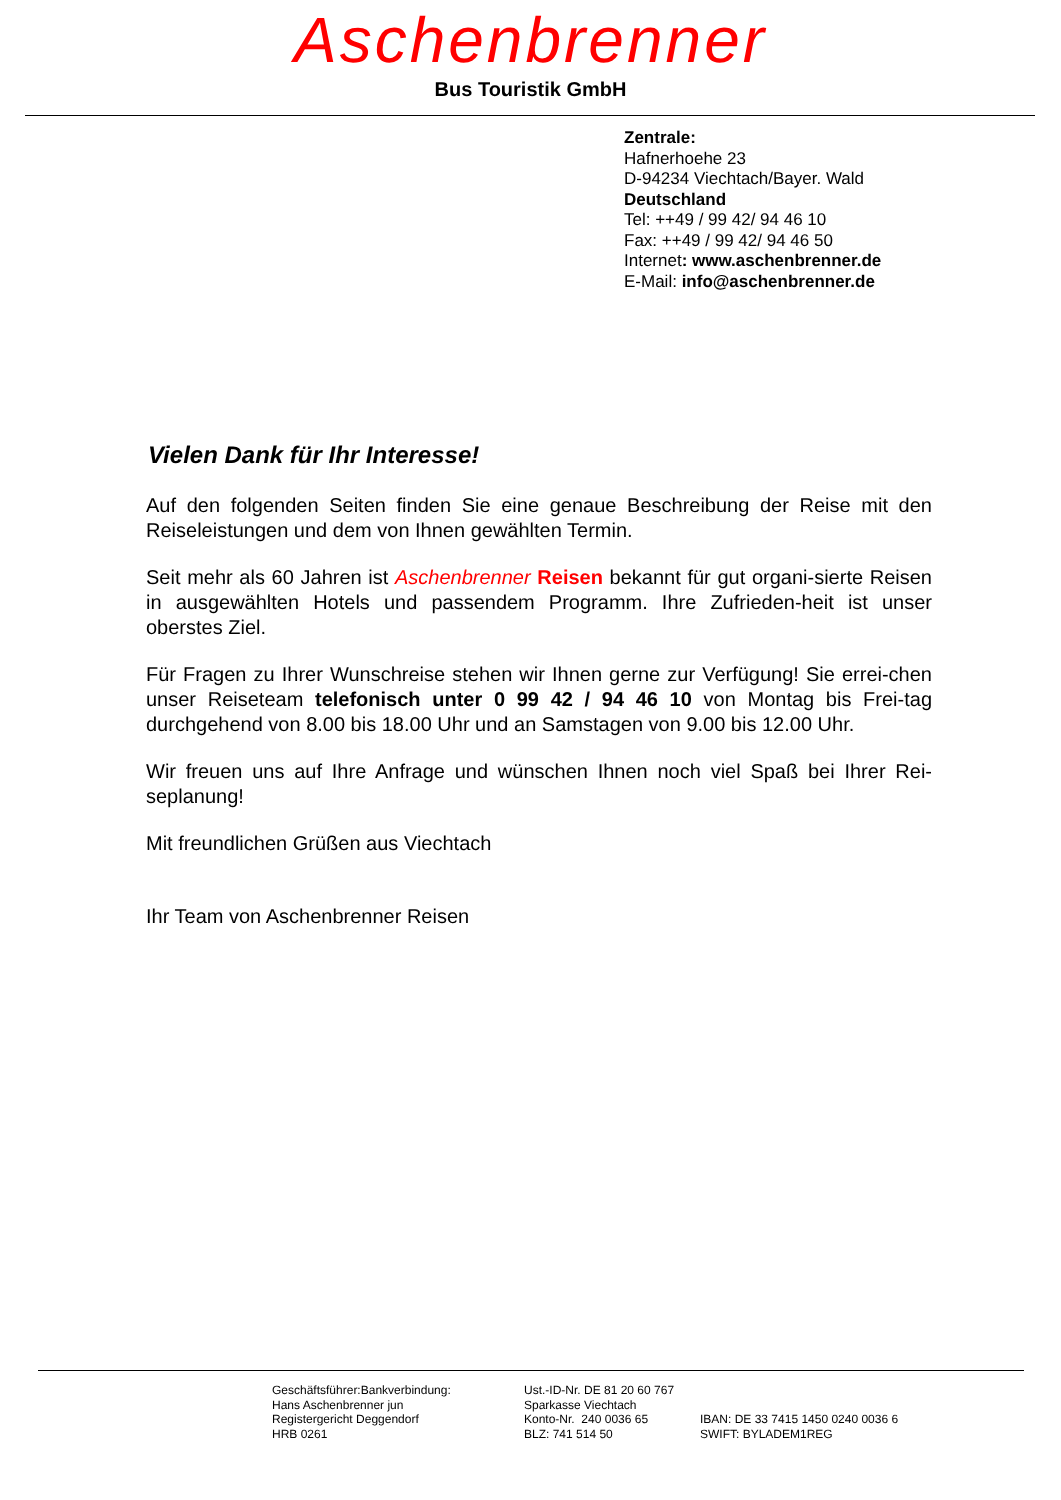Aschenbrenner
Bus Touristik GmbH
Zentrale:
Hafnerhoehe 23
D-94234 Viechtach/Bayer. Wald
Deutschland
Tel: ++49 / 99 42/ 94 46 10
Fax: ++49 / 99 42/ 94 46 50
Internet: www.aschenbrenner.de
E-Mail: info@aschenbrenner.de
Vielen Dank für Ihr Interesse!
Auf den folgenden Seiten finden Sie eine genaue Beschreibung der Reise mit den Reiseleistungen und dem von Ihnen gewählten Termin.
Seit mehr als 60 Jahren ist Aschenbrenner Reisen bekannt für gut organi-sierte Reisen in ausgewählten Hotels und passendem Programm. Ihre Zufrieden-heit ist unser oberstes Ziel.
Für Fragen zu Ihrer Wunschreise stehen wir Ihnen gerne zur Verfügung! Sie errei-chen unser Reiseteam telefonisch unter 0 99 42 / 94 46 10 von Montag bis Frei-tag durchgehend von 8.00 bis 18.00 Uhr und an Samstagen von 9.00 bis 12.00 Uhr.
Wir freuen uns auf Ihre Anfrage und wünschen Ihnen noch viel Spaß bei Ihrer Rei-seplanung!
Mit freundlichen Grüßen aus Viechtach
Ihr Team von Aschenbrenner Reisen
Geschäftsführer:Bankverbindung:
Hans Aschenbrenner jun
Registergericht Deggendorf
HRB 0261
Ust.-ID-Nr. DE 81 20 60 767
Sparkasse Viechtach
Konto-Nr. 240 0036 65
BLZ: 741 514 50
IBAN: DE 33 7415 1450 0240 0036 6
SWIFT: BYLADEM1REG